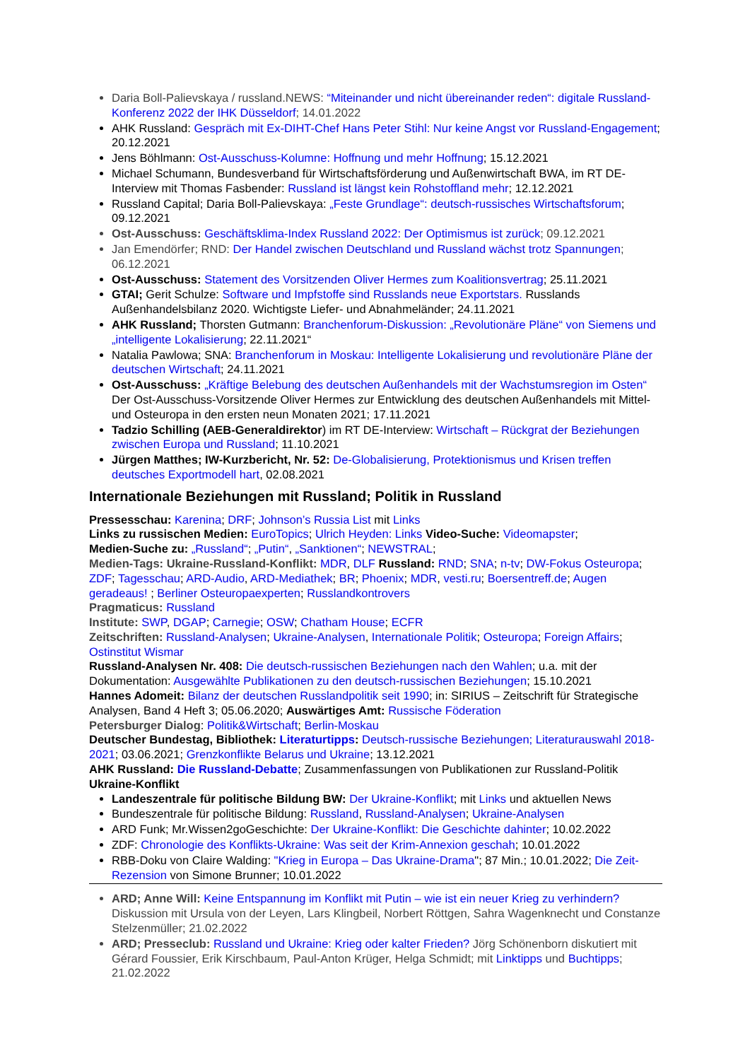Daria Boll-Palievskaya / russland.NEWS: “Miteinander und nicht übereinander reden“: digitale Russland-Konferenz 2022 der IHK Düsseldorf; 14.01.2022
AHK Russland: Gespräch mit Ex-DIHT-Chef Hans Peter Stihl: Nur keine Angst vor Russland-Engagement; 20.12.2021
Jens Böhlmann: Ost-Ausschuss-Kolumne: Hoffnung und mehr Hoffnung; 15.12.2021
Michael Schumann, Bundesverband für Wirtschaftsförderung und Außenwirtschaft BWA, im RT DE-Interview mit Thomas Fasbender: Russland ist längst kein Rohstoffland mehr; 12.12.2021
Russland Capital; Daria Boll-Palievskaya: „Feste Grundlage“: deutsch-russisches Wirtschaftsforum; 09.12.2021
Ost-Ausschuss: Geschäftsklima-Index Russland 2022: Der Optimismus ist zurück; 09.12.2021
Jan Emendörfer; RND: Der Handel zwischen Deutschland und Russland wächst trotz Spannungen; 06.12.2021
Ost-Ausschuss: Statement des Vorsitzenden Oliver Hermes zum Koalitionsvertrag; 25.11.2021
GTAI; Gerit Schulze: Software und Impfstoffe sind Russlands neue Exportstars. Russlands Außenhandelsbilanz 2020. Wichtigste Liefer- und Abnahmeländer; 24.11.2021
AHK Russland; Thorsten Gutmann: Branchenforum-Diskussion: „Revolutionäre Pläne“ von Siemens und „intelligente Lokalisierung; 22.11.2021“
Natalia Pawlowa; SNA: Branchenforum in Moskau: Intelligente Lokalisierung und revolutionäre Pläne der deutschen Wirtschaft; 24.11.2021
Ost-Ausschuss: „Kräftige Belebung des deutschen Außenhandels mit der Wachstumsregion im Osten“ Der Ost-Ausschuss-Vorsitzende Oliver Hermes zur Entwicklung des deutschen Außenhandels mit Mittel- und Osteuropa in den ersten neun Monaten 2021; 17.11.2021
Tadzio Schilling (AEB-Generaldirektor) im RT DE-Interview: Wirtschaft – Rückgrat der Beziehungen zwischen Europa und Russland; 11.10.2021
Jürgen Matthes; IW-Kurzbericht, Nr. 52: De-Globalisierung, Protektionismus und Krisen treffen deutsches Exportmodell hart, 02.08.2021
Internationale Beziehungen mit Russland; Politik in Russland
Pressesschau: Karenina; DRF; Johnson’s Russia List mit Links
Links zu russischen Medien: EuroTopics; Ulrich Heyden: Links Video-Suche: Videomapster;
Medien-Suche zu: „Russland“; „Putin“, „Sanktionen“; NEWSTRAL;
Medien-Tags: Ukraine-Russland-Konflikt: MDR, DLF Russland: RND; SNA; n-tv; DW-Fokus Osteuropa; ZDF; Tagesschau; ARD-Audio, ARD-Mediathek; BR; Phoenix; MDR, vesti.ru; Boersentreff.de; Augen geradeaus! ; Berliner Osteuropaexperten; Russlandkontrovers
Pragmaticus: Russland
Institute: SWP, DGAP; Carnegie; OSW; Chatham House; ECFR
Zeitschriften: Russland-Analysen; Ukraine-Analysen, Internationale Politik; Osteuropa; Foreign Affairs; Ostinstitut Wismar
Russland-Analysen Nr. 408: Die deutsch-russischen Beziehungen nach den Wahlen; u.a. mit der Dokumentation: Ausgewählte Publikationen zu den deutsch-russischen Beziehungen; 15.10.2021
Hannes Adomeit: Bilanz der deutschen Russlandpolitik seit 1990; in: SIRIUS – Zeitschrift für Strategische Analysen, Band 4 Heft 3; 05.06.2020; Auswärtiges Amt: Russische Föderation
Petersburger Dialog: Politik&Wirtschaft; Berlin-Moskau
Deutscher Bundestag, Bibliothek: Literaturtipps: Deutsch-russische Beziehungen; Literaturauswahl 2018-2021; 03.06.2021; Grenzkonflikte Belarus und Ukraine; 13.12.2021
AHK Russland: Die Russland-Debatte; Zusammenfassungen von Publikationen zur Russland-Politik
Ukraine-Konflikt
Landeszentrale für politische Bildung BW: Der Ukraine-Konflikt; mit Links und aktuellen News
Bundeszentrale für politische Bildung: Russland, Russland-Analysen; Ukraine-Analysen
ARD Funk; Mr.Wissen2goGeschichte: Der Ukraine-Konflikt: Die Geschichte dahinter; 10.02.2022
ZDF: Chronologie des Konflikts-Ukraine: Was seit der Krim-Annexion geschah; 10.01.2022
RBB-Doku von Claire Walding: "Krieg in Europa – Das Ukraine-Drama"; 87 Min.; 10.01.2022; Die Zeit-Rezension von Simone Brunner; 10.01.2022
ARD; Anne Will: Keine Entspannung im Konflikt mit Putin – wie ist ein neuer Krieg zu verhindern? Diskussion mit Ursula von der Leyen, Lars Klingbeil, Norbert Röttgen, Sahra Wagenknecht und Constanze Stelzenmüller; 21.02.2022
ARD; Presseclub: Russland und Ukraine: Krieg oder kalter Frieden? Jörg Schönenborn diskutiert mit Gérard Foussier, Erik Kirschbaum, Paul-Anton Krüger, Helga Schmidt; mit Linktipps und Buchtipps; 21.02.2022